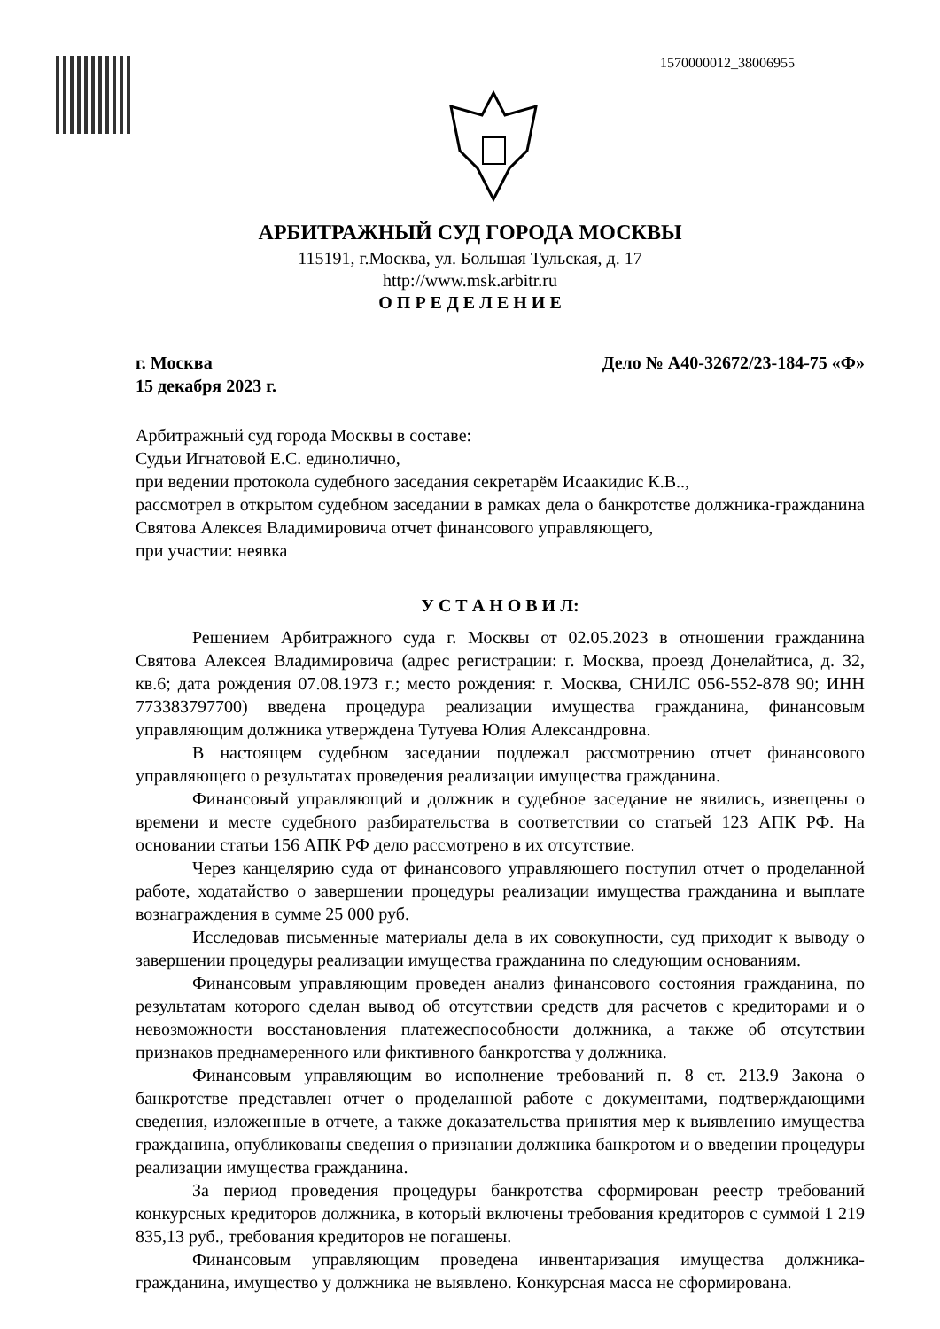1570000012_38006955
АРБИТРАЖНЫЙ СУД ГОРОДА МОСКВЫ
115191, г.Москва, ул. Большая Тульская, д. 17
http://www.msk.arbitr.ru
О П Р Е Д Е Л Е Н И Е
г. Москва Дело № А40-32672/23-184-75 «Ф»
15 декабря 2023 г.
Арбитражный суд города Москвы в составе:
Судьи Игнатовой Е.С. единолично,
при ведении протокола судебного заседания секретарём Исаакидис К.В..,
рассмотрел в открытом судебном заседании в рамках дела о банкротстве должника-гражданина Святова Алексея Владимировича отчет финансового управляющего,
при участии: неявка
У С Т А Н О В И Л:
Решением Арбитражного суда г. Москвы от 02.05.2023 в отношении гражданина Святова Алексея Владимировича (адрес регистрации: г. Москва, проезд Донелайтиса, д. 32, кв.6; дата рождения 07.08.1973 г.; место рождения: г. Москва, СНИЛС 056-552-878 90; ИНН 773383797700) введена процедура реализации имущества гражданина, финансовым управляющим должника утверждена Тутуева Юлия Александровна.
В настоящем судебном заседании подлежал рассмотрению отчет финансового управляющего о результатах проведения реализации имущества гражданина.
Финансовый управляющий и должник в судебное заседание не явились, извещены о времени и месте судебного разбирательства в соответствии со статьей 123 АПК РФ. На основании статьи 156 АПК РФ дело рассмотрено в их отсутствие.
Через канцелярию суда от финансового управляющего поступил отчет о проделанной работе, ходатайство о завершении процедуры реализации имущества гражданина и выплате вознаграждения в сумме 25 000 руб.
Исследовав письменные материалы дела в их совокупности, суд приходит к выводу о завершении процедуры реализации имущества гражданина по следующим основаниям.
Финансовым управляющим проведен анализ финансового состояния гражданина, по результатам которого сделан вывод об отсутствии средств для расчетов с кредиторами и о невозможности восстановления платежеспособности должника, а также об отсутствии признаков преднамеренного или фиктивного банкротства у должника.
Финансовым управляющим во исполнение требований п. 8 ст. 213.9 Закона о банкротстве представлен отчет о проделанной работе с документами, подтверждающими сведения, изложенные в отчете, а также доказательства принятия мер к выявлению имущества гражданина, опубликованы сведения о признании должника банкротом и о введении процедуры реализации имущества гражданина.
За период проведения процедуры банкротства сформирован реестр требований конкурсных кредиторов должника, в который включены требования кредиторов с суммой 1 219 835,13 руб., требования кредиторов не погашены.
Финансовым управляющим проведена инвентаризация имущества должника-гражданина, имущество у должника не выявлено. Конкурсная масса не сформирована.